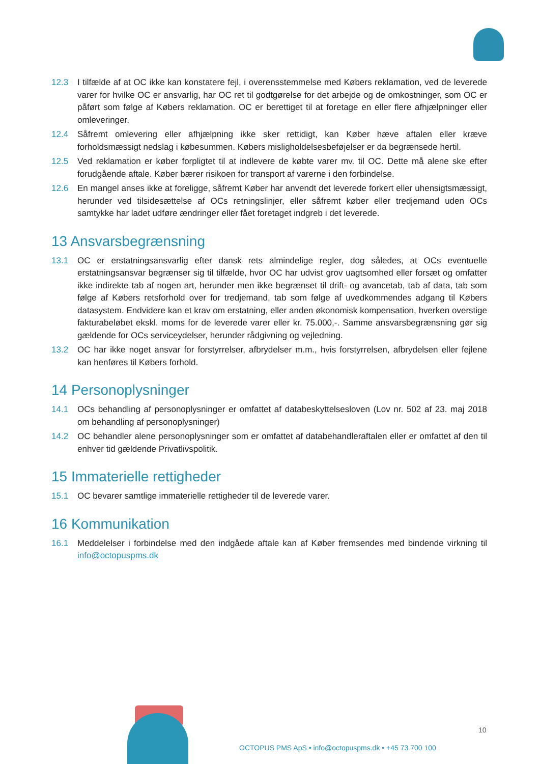12.3 I tilfælde af at OC ikke kan konstatere fejl, i overensstemmelse med Købers reklamation, ved de leverede varer for hvilke OC er ansvarlig, har OC ret til godtgørelse for det arbejde og de omkostninger, som OC er påført som følge af Købers reklamation. OC er berettiget til at foretage en eller flere afhjælpninger eller omleveringer.
12.4 Såfremt omlevering eller afhjælpning ikke sker rettidigt, kan Køber hæve aftalen eller kræve forholdsmæssigt nedslag i købesummen. Købers misligholdelsesbeføjelser er da begrænsede hertil.
12.5 Ved reklamation er køber forpligtet til at indlevere de købte varer mv. til OC. Dette må alene ske efter forudgående aftale. Køber bærer risikoen for transport af varerne i den forbindelse.
12.6 En mangel anses ikke at foreligge, såfremt Køber har anvendt det leverede forkert eller uhensigtsmæssigt, herunder ved tilsidesættelse af OCs retningslinjer, eller såfremt køber eller tredjemand uden OCs samtykke har ladet udføre ændringer eller fået foretaget indgreb i det leverede.
13 Ansvarsbegrænsning
13.1 OC er erstatningsansvarlig efter dansk rets almindelige regler, dog således, at OCs eventuelle erstatningsansvar begrænser sig til tilfælde, hvor OC har udvist grov uagtsomhed eller forsæt og omfatter ikke indirekte tab af nogen art, herunder men ikke begrænset til drift- og avancetab, tab af data, tab som følge af Købers retsforhold over for tredjemand, tab som følge af uvedkommendes adgang til Købers datasystem. Endvidere kan et krav om erstatning, eller anden økonomisk kompensation, hverken overstige fakturabeløbet ekskl. moms for de leverede varer eller kr. 75.000,-. Samme ansvarsbegrænsning gør sig gældende for OCs serviceydelser, herunder rådgivning og vejledning.
13.2 OC har ikke noget ansvar for forstyrrelser, afbrydelser m.m., hvis forstyrrelsen, afbrydelsen eller fejlene kan henføres til Købers forhold.
14 Personoplysninger
14.1 OCs behandling af personoplysninger er omfattet af databeskyttelsesloven (Lov nr. 502 af 23. maj 2018 om behandling af personoplysninger)
14.2 OC behandler alene personoplysninger som er omfattet af databehandleraftalen eller er omfattet af den til enhver tid gældende Privatlivspolitik.
15 Immaterielle rettigheder
15.1 OC bevarer samtlige immaterielle rettigheder til de leverede varer.
16 Kommunikation
16.1 Meddelelser i forbindelse med den indgåede aftale kan af Køber fremsendes med bindende virkning til info@octopuspms.dk
10
OCTOPUS PMS ApS • info@octopuspms.dk • +45 73 700 100